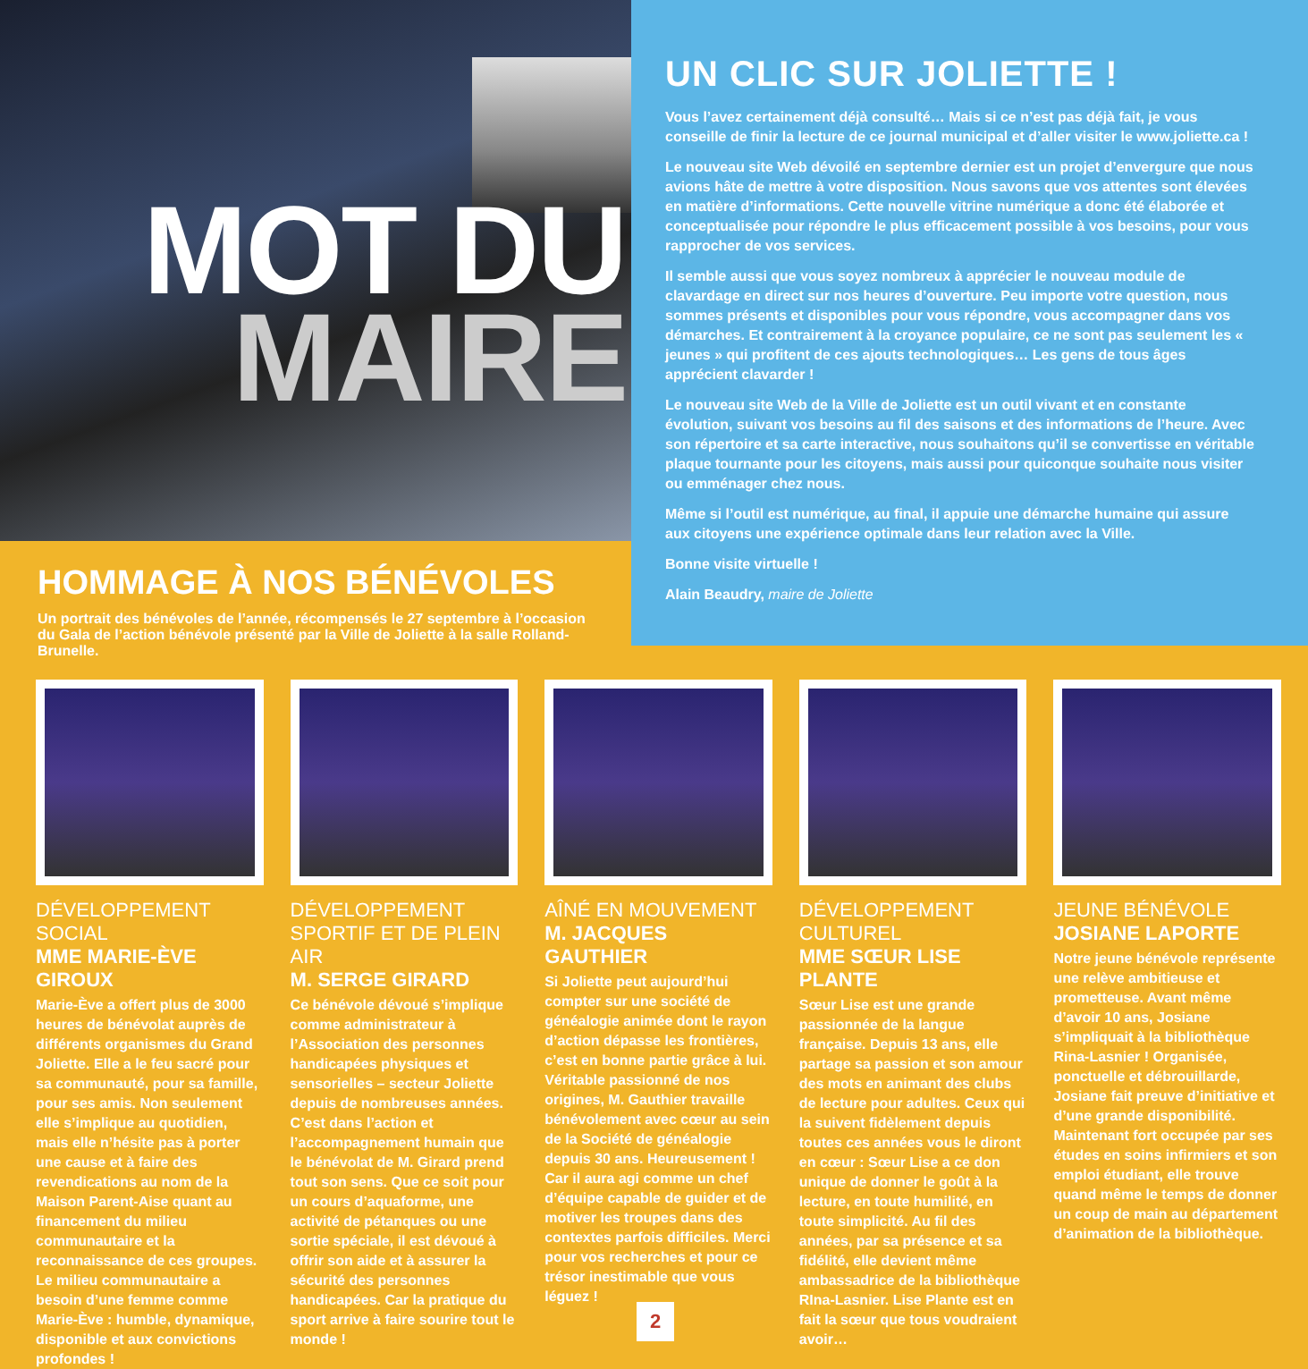MOT DU
MAIRE
HOMMAGE À NOS BÉNÉVOLES
Un portrait des bénévoles de l’année, récompensés le 27 septembre à l’occasion du Gala de l’action bénévole présenté par la Ville de Joliette à la salle Rolland-Brunelle.
UN CLIC SUR JOLIETTE !
Vous l’avez certainement déjà consulté… Mais si ce n’est pas déjà fait, je vous conseille de finir la lecture de ce journal municipal et d’aller visiter le www.joliette.ca !
Le nouveau site Web dévoilé en septembre dernier est un projet d’envergure que nous avions hâte de mettre à votre disposition. Nous savons que vos attentes sont élevées en matière d’informations. Cette nouvelle vitrine numérique a donc été élaborée et conceptualisée pour répondre le plus efficacement possible à vos besoins, pour vous rapprocher de vos services.
Il semble aussi que vous soyez nombreux à apprécier le nouveau module de clavardage en direct sur nos heures d’ouverture. Peu importe votre question, nous sommes présents et disponibles pour vous répondre, vous accompagner dans vos démarches. Et contrairement à la croyance populaire, ce ne sont pas seulement les « jeunes » qui profitent de ces ajouts technologiques… Les gens de tous âges apprécient clavarder !
Le nouveau site Web de la Ville de Joliette est un outil vivant et en constante évolution, suivant vos besoins au fil des saisons et des informations de l’heure. Avec son répertoire et sa carte interactive, nous souhaitons qu’il se convertisse en véritable plaque tournante pour les citoyens, mais aussi pour quiconque souhaite nous visiter ou emménager chez nous.
Même si l’outil est numérique, au final, il appuie une démarche humaine qui assure aux citoyens une expérience optimale dans leur relation avec la Ville.
Bonne visite virtuelle !
Alain Beaudry, maire de Joliette
DÉVELOPPEMENT SOCIAL
MME MARIE-ÈVE GIROUX
Marie-Ève a offert plus de 3000 heures de bénévolat auprès de différents organismes du Grand Joliette. Elle a le feu sacré pour sa communauté, pour sa famille, pour ses amis. Non seulement elle s’implique au quotidien, mais elle n’hésite pas à porter une cause et à faire des revendications au nom de la Maison Parent-Aise quant au financement du milieu communautaire et la reconnaissance de ces groupes. Le milieu communautaire a besoin d’une femme comme Marie-Ève : humble, dynamique, disponible et aux convictions profondes !
DÉVELOPPEMENT SPORTIF ET DE PLEIN AIR
M. SERGE GIRARD
Ce bénévole dévoué s’implique comme administrateur à l’Association des personnes handicapées physiques et sensorielles – secteur Joliette depuis de nombreuses années. C’est dans l’action et l’accompagnement humain que le bénévolat de M. Girard prend tout son sens. Que ce soit pour un cours d’aquaforme, une activité de pétanques ou une sortie spéciale, il est dévoué à offrir son aide et à assurer la sécurité des personnes handicapées. Car la pratique du sport arrive à faire sourire tout le monde !
AÎNÉ EN MOUVEMENT
M. JACQUES GAUTHIER
Si Joliette peut aujourd’hui compter sur une société de généalogie animée dont le rayon d’action dépasse les frontières, c’est en bonne partie grâce à lui. Véritable passionné de nos origines, M. Gauthier travaille bénévolement avec cœur au sein de la Société de généalogie depuis 30 ans. Heureusement ! Car il aura agi comme un chef d’équipe capable de guider et de motiver les troupes dans des contextes parfois difficiles. Merci pour vos recherches et pour ce trésor inestimable que vous léguez !
DÉVELOPPEMENT CULTUREL
MME SŒUR LISE PLANTE
Sœur Lise est une grande passionnée de la langue française. Depuis 13 ans, elle partage sa passion et son amour des mots en animant des clubs de lecture pour adultes. Ceux qui la suivent fidèlement depuis toutes ces années vous le diront en cœur : Sœur Lise a ce don unique de donner le goût à la lecture, en toute humilité, en toute simplicité. Au fil des années, par sa présence et sa fidélité, elle devient même ambassadrice de la bibliothèque RIna-Lasnier. Lise Plante est en fait la sœur que tous voudraient avoir…
JEUNE BÉNÉVOLE
JOSIANE LAPORTE
Notre jeune bénévole représente une relève ambitieuse et prometteuse. Avant même d’avoir 10 ans, Josiane s’impliquait à la bibliothèque Rina-Lasnier ! Organisée, ponctuelle et débrouillarde, Josiane fait preuve d’initiative et d’une grande disponibilité. Maintenant fort occupée par ses études en soins infirmiers et son emploi étudiant, elle trouve quand même le temps de donner un coup de main au département d’animation de la bibliothèque.
2